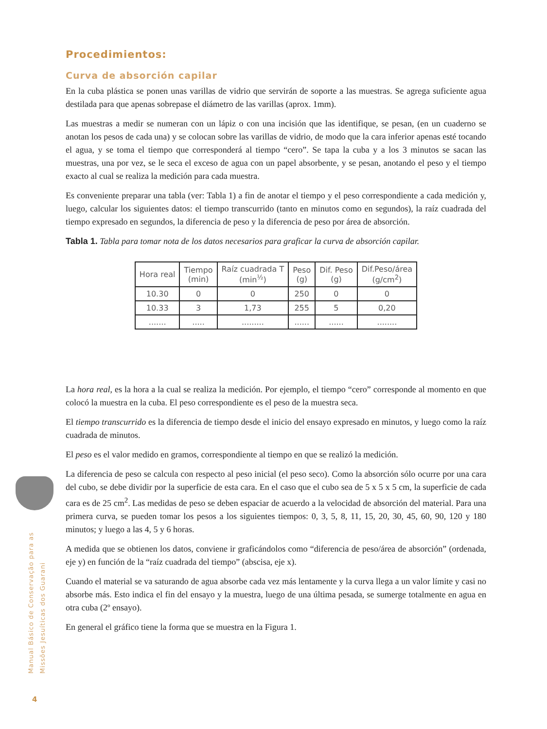Procedimientos:
Curva de absorción capilar
En la cuba plástica se ponen unas varillas de vidrio que servirán de soporte a las muestras. Se agrega suficiente agua destilada para que apenas sobrepase el diámetro de las varillas (aprox. 1mm).
Las muestras a medir se numeran con un lápiz o con una incisión que las identifique, se pesan, (en un cuaderno se anotan los pesos de cada una) y se colocan sobre las varillas de vidrio, de modo que la cara inferior apenas esté tocando el agua, y se toma el tiempo que corresponderá al tiempo “cero”. Se tapa la cuba y a los 3 minutos se sacan las muestras, una por vez, se le seca el exceso de agua con un papel absorbente, y se pesan, anotando el peso y el tiempo exacto al cual se realiza la medición para cada muestra.
Es conveniente preparar una tabla (ver: Tabla 1) a fin de anotar el tiempo y el peso correspondiente a cada medición y, luego, calcular los siguientes datos: el tiempo transcurrido (tanto en minutos como en segundos), la raíz cuadrada del tiempo expresado en segundos, la diferencia de peso y la diferencia de peso por área de absorción.
Tabla 1. Tabla para tomar nota de los datos necesarios para graficar la curva de absorción capilar.
| Hora real | Tiempo (min) | Raíz cuadrada T (min<sup>½</sup>) | Peso (g) | Dif. Peso (g) | Dif.Peso/área (g/cm<sup>2</sup>) |
| --- | --- | --- | --- | --- | --- |
| 10.30 | 0 | 0 | 250 | 0 | 0 |
| 10.33 | 3 | 1,73 | 255 | 5 | 0,20 |
| ....... | ..... | ......... | ...... | ...... | ........ |
La hora real, es la hora a la cual se realiza la medición. Por ejemplo, el tiempo “cero” corresponde al momento en que colocó la muestra en la cuba. El peso correspondiente es el peso de la muestra seca.
El tiempo transcurrido es la diferencia de tiempo desde el inicio del ensayo expresado en minutos, y luego como la raíz cuadrada de minutos.
El peso es el valor medido en gramos, correspondiente al tiempo en que se realizó la medición.
La diferencia de peso se calcula con respecto al peso inicial (el peso seco). Como la absorción sólo ocurre por una cara del cubo, se debe dividir por la superficie de esta cara. En el caso que el cubo sea de 5 x 5 x 5 cm, la superficie de cada cara es de 25 cm<sup>2</sup>. Las medidas de peso se deben espaciar de acuerdo a la velocidad de absorción del material. Para una primera curva, se pueden tomar los pesos a los siguientes tiempos: 0, 3, 5, 8, 11, 15, 20, 30, 45, 60, 90, 120 y 180 minutos; y luego a las 4, 5 y 6 horas.
A medida que se obtienen los datos, conviene ir graficándolos como “diferencia de peso/área de absorción” (ordenada, eje y) en función de la “raíz cuadrada del tiempo” (abscisa, eje x).
Cuando el material se va saturando de agua absorbe cada vez más lentamente y la curva llega a un valor límite y casi no absorbe más. Esto indica el fin del ensayo y la muestra, luego de una última pesada, se sumerge totalmente en agua en otra cuba (2º ensayo).
En general el gráfico tiene la forma que se muestra en la Figura 1.
Manual Básico de Conservação para as
Missões Jesuíticas dos Guarani
4